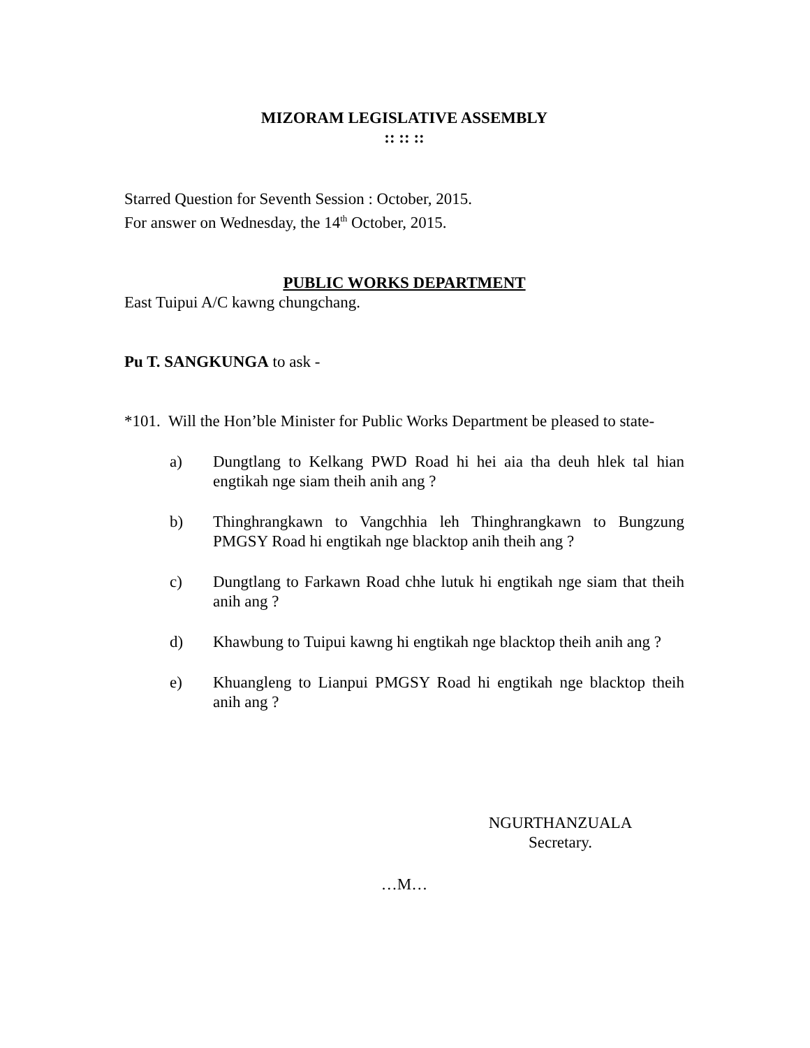MIZORAM LEGISLATIVE ASSEMBLY
:: :: ::
Starred Question for Seventh Session : October, 2015.
For answer on Wednesday, the 14<sup>th</sup> October, 2015.
PUBLIC WORKS DEPARTMENT
East Tuipui A/C kawng chungchang.
Pu T. SANGKUNGA to ask -
*101. Will the Hon’ble Minister for Public Works Department be pleased to state-
a) Dungtlang to Kelkang PWD Road hi hei aia tha deuh hlek tal hian engtikah nge siam theih anih ang ?
b) Thinghrangkawn to Vangchhia leh Thinghrangkawn to Bungzung PMGSY Road hi engtikah nge blacktop anih theih ang ?
c) Dungtlang to Farkawn Road chhe lutuk hi engtikah nge siam that theih anih ang ?
d) Khawbung to Tuipui kawng hi engtikah nge blacktop theih anih ang ?
e) Khuangleng to Lianpui PMGSY Road hi engtikah nge blacktop theih anih ang ?
NGURTHANZUALA
Secretary.
…M…